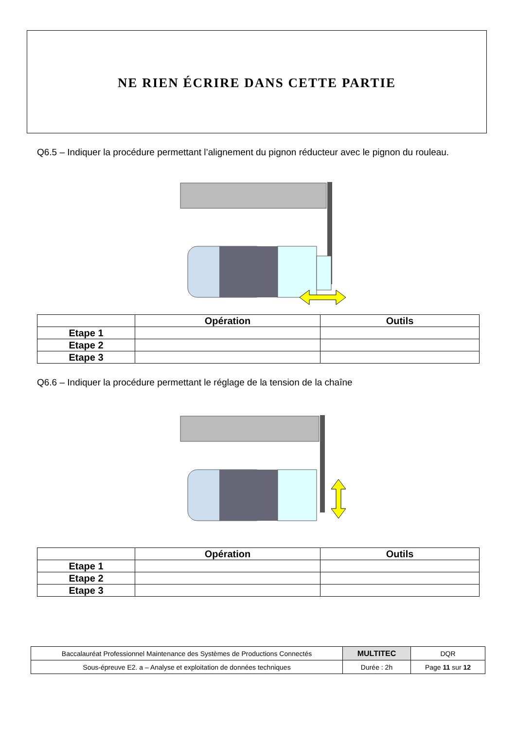NE RIEN ÉCRIRE DANS CETTE PARTIE
Q6.5 – Indiquer la procédure permettant l’alignement du pignon réducteur avec le pignon du rouleau.
| | Opération | Outils |
| --- | --- | --- |
| Etape 1 | | |
| Etape 2 | | |
| Etape 3 | | |
Q6.6 – Indiquer la procédure permettant le réglage de la tension de la chaîne
| | Opération | Outils |
| --- | --- | --- |
| Etape 1 | | |
| Etape 2 | | |
| Etape 3 | | |
| Baccalauréat Professionnel Maintenance des Systèmes de Productions Connectés | MULTITEC | DQR |
| Sous-épreuve E2. a – Analyse et exploitation de données techniques | Durée : 2h | Page 11 sur 12 |